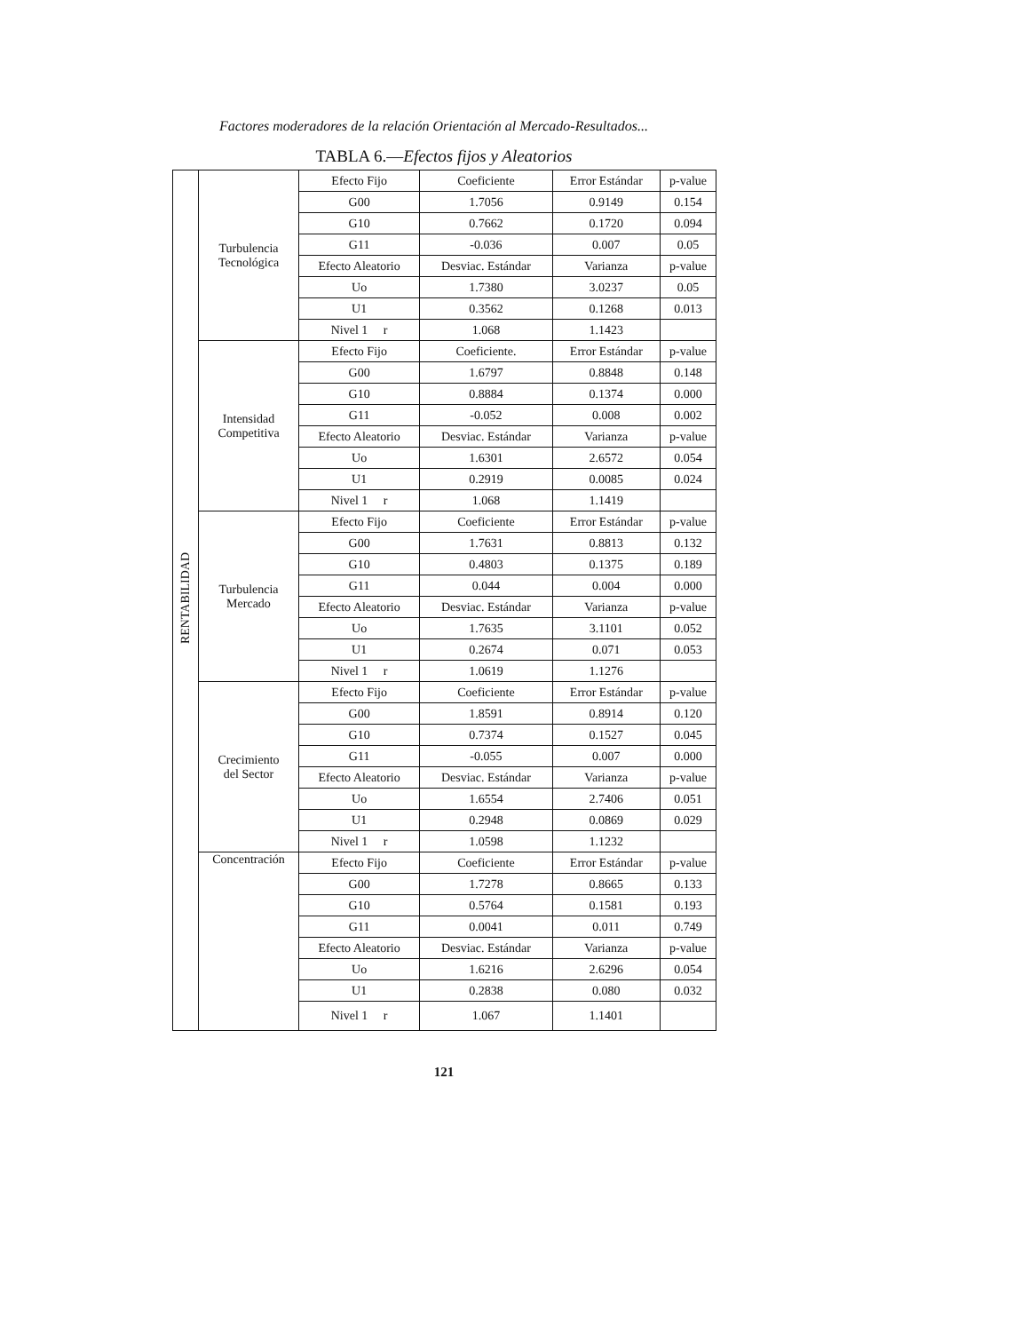Factores moderadores de la relación Orientación al Mercado-Resultados...
TABLA 6.—Efectos fijos y Aleatorios
| RENTABILIDAD | Turbulencia Tecnológica | Efecto Fijo | Coeficiente | Error Estándar | p-value |
| | | G00 | 1.7056 | 0.9149 | 0.154 |
| | | G10 | 0.7662 | 0.1720 | 0.094 |
| | | G11 | -0.036 | 0.007 | 0.05 |
| | | Efecto Aleatorio | Desviac. Estándar | Varianza | p-value |
| | | Uo | 1.7380 | 3.0237 | 0.05 |
| | | U1 | 0.3562 | 0.1268 | 0.013 |
| | | Nivel 1 r | 1.068 | 1.1423 | |
| | Intensidad Competitiva | Efecto Fijo | Coeficiente. | Error Estándar | p-value |
| | | G00 | 1.6797 | 0.8848 | 0.148 |
| | | G10 | 0.8884 | 0.1374 | 0.000 |
| | | G11 | -0.052 | 0.008 | 0.002 |
| | | Efecto Aleatorio | Desviac. Estándar | Varianza | p-value |
| | | Uo | 1.6301 | 2.6572 | 0.054 |
| | | U1 | 0.2919 | 0.0085 | 0.024 |
| | | Nivel 1 r | 1.068 | 1.1419 | |
| | Turbulencia Mercado | Efecto Fijo | Coeficiente | Error Estándar | p-value |
| | | G00 | 1.7631 | 0.8813 | 0.132 |
| | | G10 | 0.4803 | 0.1375 | 0.189 |
| | | G11 | 0.044 | 0.004 | 0.000 |
| | | Efecto Aleatorio | Desviac. Estándar | Varianza | p-value |
| | | Uo | 1.7635 | 3.1101 | 0.052 |
| | | U1 | 0.2674 | 0.071 | 0.053 |
| | | Nivel 1 r | 1.0619 | 1.1276 | |
| | Crecimiento del Sector | Efecto Fijo | Coeficiente | Error Estándar | p-value |
| | | G00 | 1.8591 | 0.8914 | 0.120 |
| | | G10 | 0.7374 | 0.1527 | 0.045 |
| | | G11 | -0.055 | 0.007 | 0.000 |
| | | Efecto Aleatorio | Desviac. Estándar | Varianza | p-value |
| | | Uo | 1.6554 | 2.7406 | 0.051 |
| | | U1 | 0.2948 | 0.0869 | 0.029 |
| | | Nivel 1 r | 1.0598 | 1.1232 | |
| | Concentración | Efecto Fijo | Coeficiente | Error Estándar | p-value |
| | | G00 | 1.7278 | 0.8665 | 0.133 |
| | | G10 | 0.5764 | 0.1581 | 0.193 |
| | | G11 | 0.0041 | 0.011 | 0.749 |
| | | Efecto Aleatorio | Desviac. Estándar | Varianza | p-value |
| | | Uo | 1.6216 | 2.6296 | 0.054 |
| | | U1 | 0.2838 | 0.080 | 0.032 |
| | | Nivel 1 r | 1.067 | 1.1401 | |
121